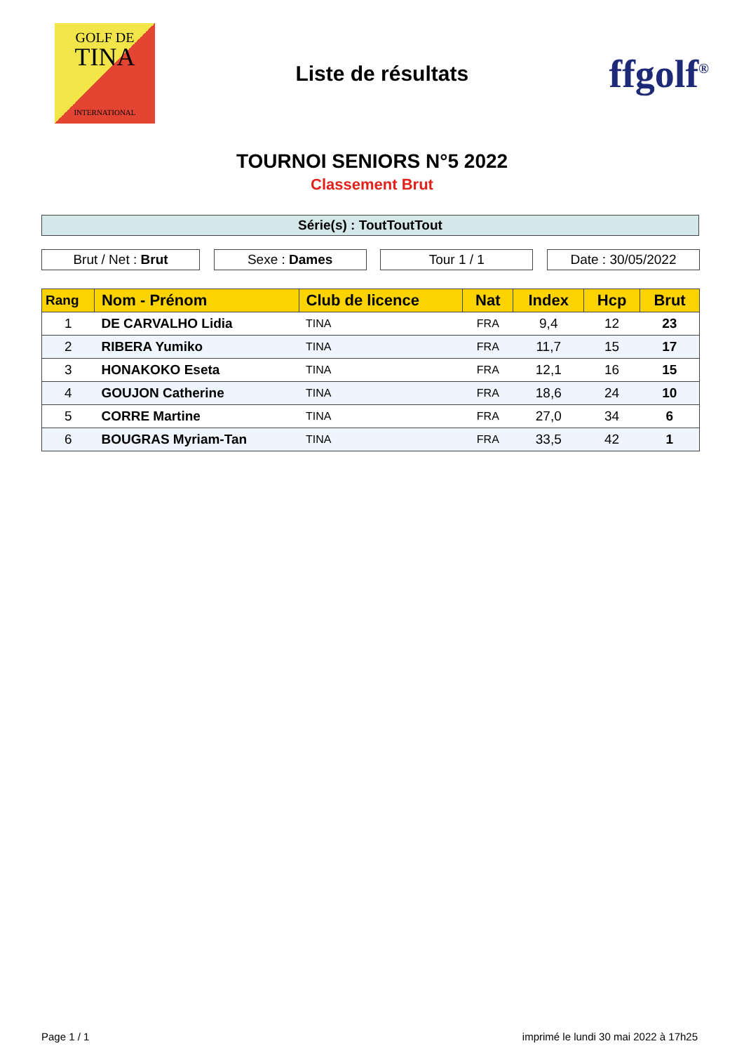GOLF DE
TINA
INTERNATIONAL
Liste de résultats
ffgolf<sup>®</sup>
TOURNOI SENIORS N°5 2022
Classement Brut
Série(s) : ToutToutTout
Brut / Net : Brut Sexe : Dames Tour 1 / 1 Date : 30/05/2022
| Rang | Nom - Prénom | Club de licence | Nat | Index | Hcp | Brut |
| --- | --- | --- | --- | --- | --- | --- |
| 1 | DE CARVALHO Lidia | TINA | FRA | 9,4 | 12 | 23 |
| 2 | RIBERA Yumiko | TINA | FRA | 11,7 | 15 | 17 |
| 3 | HONAKOKO Eseta | TINA | FRA | 12,1 | 16 | 15 |
| 4 | GOUJON Catherine | TINA | FRA | 18,6 | 24 | 10 |
| 5 | CORRE Martine | TINA | FRA | 27,0 | 34 | 6 |
| 6 | BOUGRAS Myriam-Tan | TINA | FRA | 33,5 | 42 | 1 |
Page 1 / 1 imprimé le lundi 30 mai 2022 à 17h25